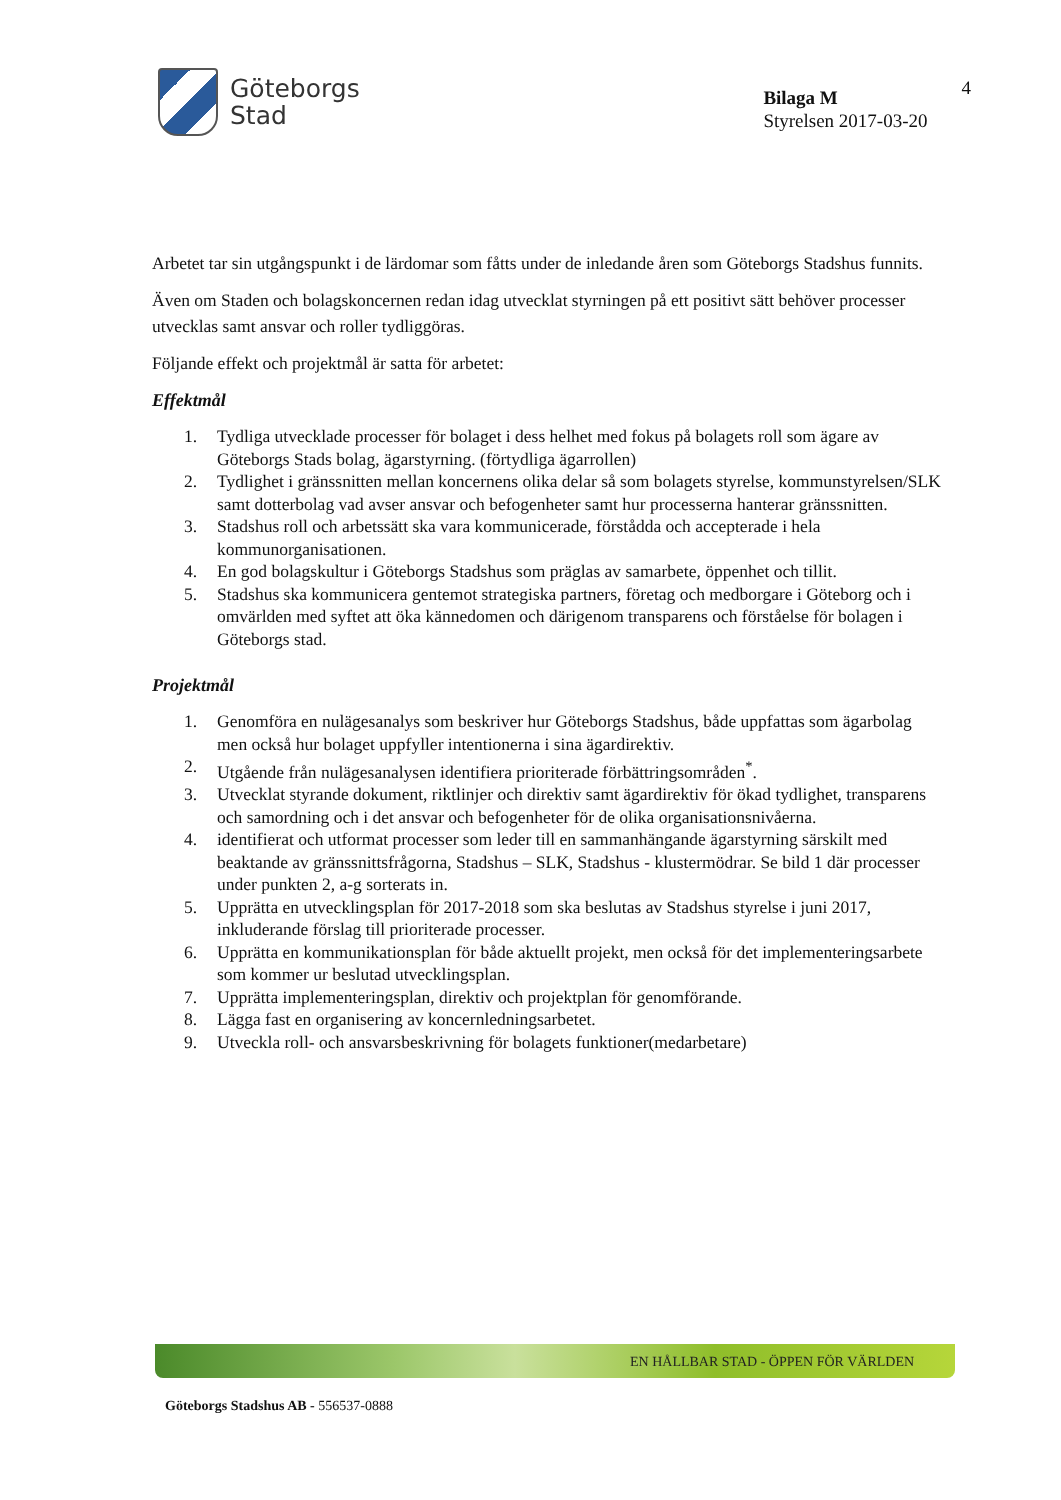Göteborgs
Stad
Bilaga M
Styrelsen 2017-03-20
4
Arbetet tar sin utgångspunkt i de lärdomar som fåtts under de inledande åren som Göteborgs Stadshus funnits.
Även om Staden och bolagskoncernen redan idag utvecklat styrningen på ett positivt sätt behöver processer utvecklas samt ansvar och roller tydliggöras.
Följande effekt och projektmål är satta för arbetet:
Effektmål
1. Tydliga utvecklade processer för bolaget i dess helhet med fokus på bolagets roll som ägare av Göteborgs Stads bolag, ägarstyrning. (förtydliga ägarrollen)
2. Tydlighet i gränssnitten mellan koncernens olika delar så som bolagets styrelse, kommunstyrelsen/SLK samt dotterbolag vad avser ansvar och befogenheter samt hur processerna hanterar gränssnitten.
3. Stadshus roll och arbetssätt ska vara kommunicerade, förstådda och accepterade i hela kommunorganisationen.
4. En god bolagskultur i Göteborgs Stadshus som präglas av samarbete, öppenhet och tillit.
5. Stadshus ska kommunicera gentemot strategiska partners, företag och medborgare i Göteborg och i omvärlden med syftet att öka kännedomen och därigenom transparens och förståelse för bolagen i Göteborgs stad.
Projektmål
1. Genomföra en nulägesanalys som beskriver hur Göteborgs Stadshus, både uppfattas som ägarbolag men också hur bolaget uppfyller intentionerna i sina ägardirektiv.
2. Utgående från nulägesanalysen identifiera prioriterade förbättringsområden<sup>*</sup>.
3. Utvecklat styrande dokument, riktlinjer och direktiv samt ägardirektiv för ökad tydlighet, transparens och samordning och i det ansvar och befogenheter för de olika organisationsnivåerna.
4. identifierat och utformat processer som leder till en sammanhängande ägarstyrning särskilt med beaktande av gränssnittsfrågorna, Stadshus – SLK, Stadshus - klustermödrar. Se bild 1 där processer under punkten 2, a-g sorterats in.
5. Upprätta en utvecklingsplan för 2017-2018 som ska beslutas av Stadshus styrelse i juni 2017, inkluderande förslag till prioriterade processer.
6. Upprätta en kommunikationsplan för både aktuellt projekt, men också för det implementeringsarbete som kommer ur beslutad utvecklingsplan.
7. Upprätta implementeringsplan, direktiv och projektplan för genomförande.
8. Lägga fast en organisering av koncernledningsarbetet.
9. Utveckla roll- och ansvarsbeskrivning för bolagets funktioner(medarbetare)
EN HÅLLBAR STAD - ÖPPEN FÖR VÄRLDEN
Göteborgs Stadshus AB - 556537-0888